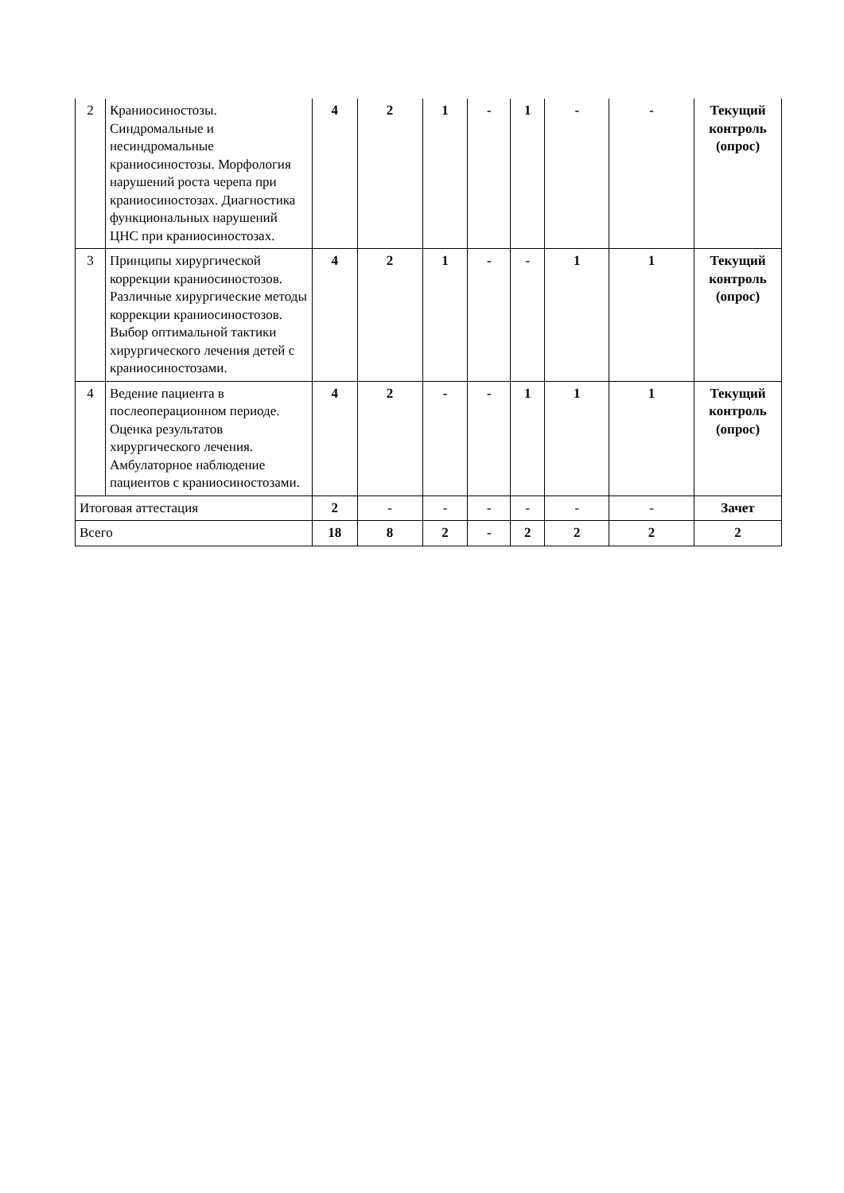| 2 | Краниосиностозы. Синдромальные и несиндромальные краниосиностозы. Морфология нарушений роста черепа при краниосиностозах. Диагностика функциональных нарушений ЦНС при краниосиностозах. | 4 | 2 | 1 | - | 1 | - | - | Текущий контроль (опрос) |
| 3 | Принципы хирургической коррекции краниосиностозов. Различные хирургические методы коррекции краниосиностозов. Выбор оптимальной тактики хирургического лечения детей с краниосиностозами. | 4 | 2 | 1 | - | - | 1 | 1 | Текущий контроль (опрос) |
| 4 | Ведение пациента в послеоперационном периоде. Оценка результатов хирургического лечения. Амбулаторное наблюдение пациентов с краниосиностозами. | 4 | 2 | - | - | 1 | 1 | 1 | Текущий контроль (опрос) |
| Итоговая аттестация | | 2 | - | - | - | - | - | - | Зачет |
| Всего | | 18 | 8 | 2 | - | 2 | 2 | 2 | 2 |